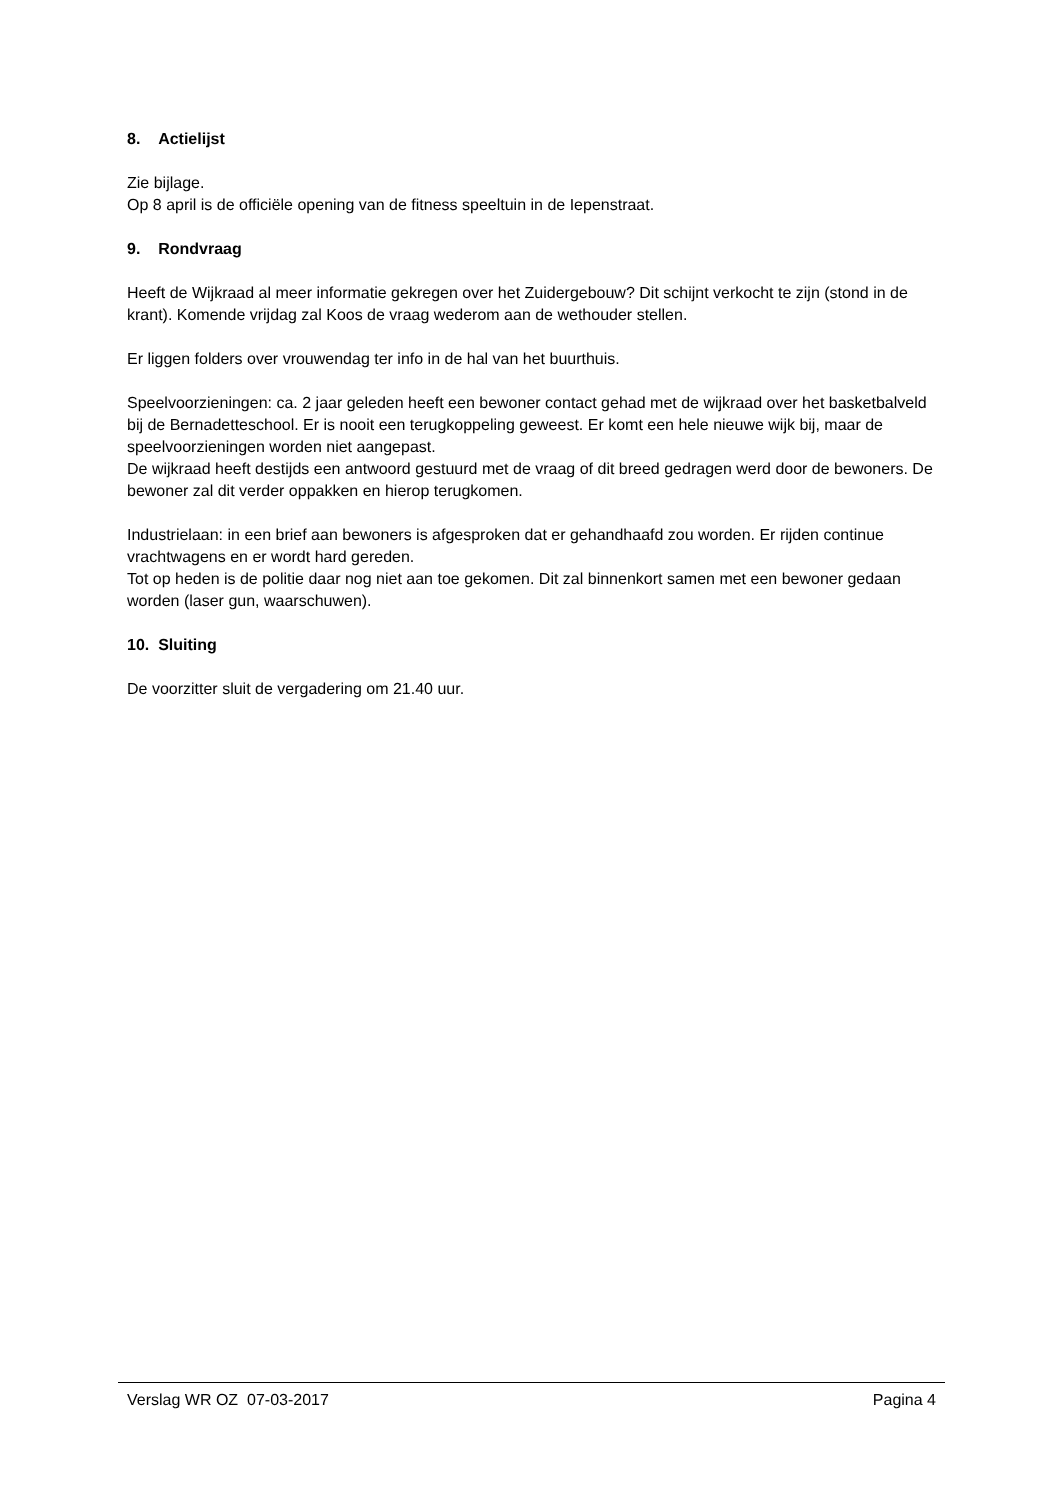8. Actielijst
Zie bijlage.
Op 8 april is de officiële opening van de fitness speeltuin in de Iepenstraat.
9. Rondvraag
Heeft de Wijkraad al meer informatie gekregen over het Zuidergebouw? Dit schijnt verkocht te zijn (stond in de krant). Komende vrijdag zal Koos de vraag wederom aan de wethouder stellen.
Er liggen folders over vrouwendag ter info in de hal van het buurthuis.
Speelvoorzieningen: ca. 2 jaar geleden heeft een bewoner contact gehad met de wijkraad over het basketbalveld bij de Bernadetteschool. Er is nooit een terugkoppeling geweest. Er komt een hele nieuwe wijk bij, maar de speelvoorzieningen worden niet aangepast.
De wijkraad heeft destijds een antwoord gestuurd met de vraag of dit breed gedragen werd door de bewoners. De bewoner zal dit verder oppakken en hierop terugkomen.
Industrielaan: in een brief aan bewoners is afgesproken dat er gehandhaafd zou worden. Er rijden continue vrachtwagens en er wordt hard gereden.
Tot op heden is de politie daar nog niet aan toe gekomen. Dit zal binnenkort samen met een bewoner gedaan worden (laser gun, waarschuwen).
10. Sluiting
De voorzitter sluit de vergadering om 21.40 uur.
Verslag WR OZ 07-03-2017 Pagina 4